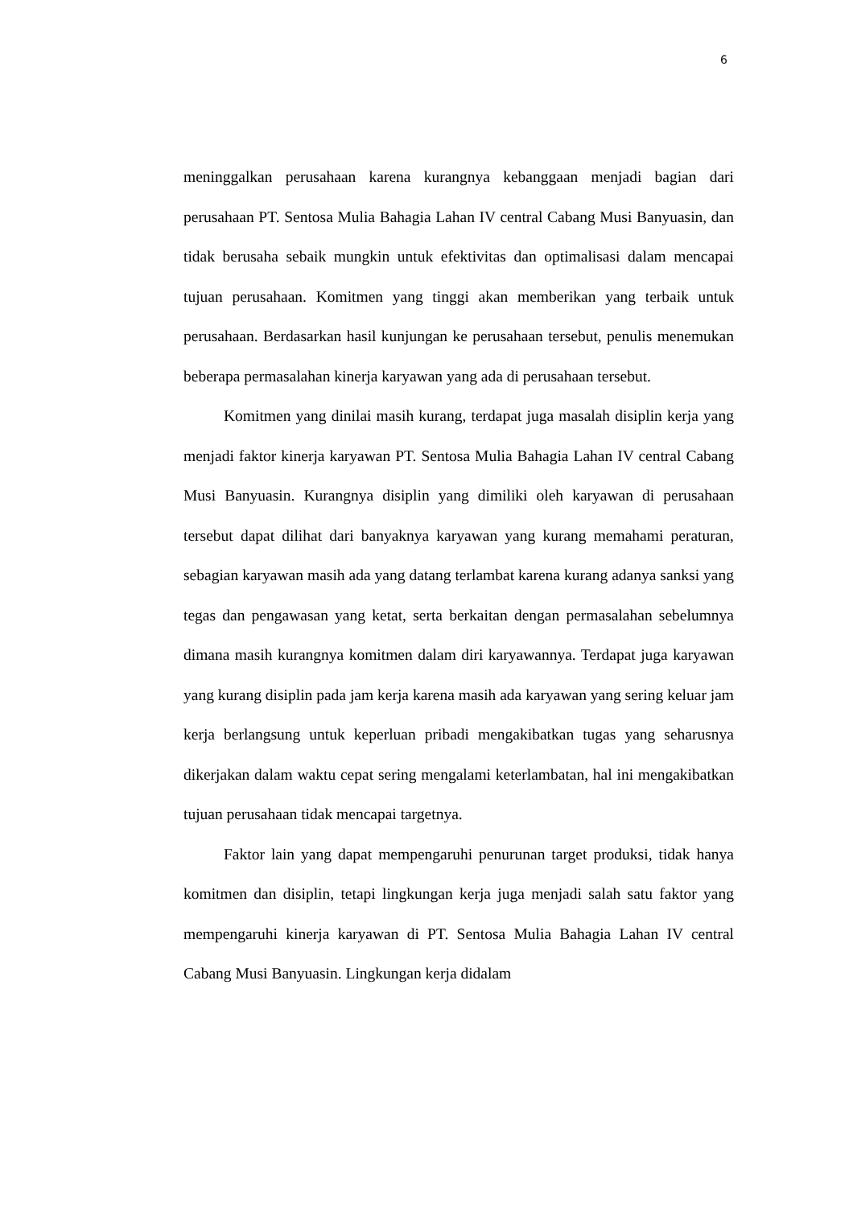6
meninggalkan perusahaan karena kurangnya kebanggaan menjadi bagian dari perusahaan PT. Sentosa Mulia Bahagia Lahan IV central Cabang Musi Banyuasin, dan tidak berusaha sebaik mungkin untuk efektivitas dan optimalisasi dalam mencapai tujuan perusahaan. Komitmen yang tinggi akan memberikan yang terbaik untuk perusahaan. Berdasarkan hasil kunjungan ke perusahaan tersebut, penulis menemukan beberapa permasalahan kinerja karyawan yang ada di perusahaan tersebut.
Komitmen yang dinilai masih kurang, terdapat juga masalah disiplin kerja yang menjadi faktor kinerja karyawan PT. Sentosa Mulia Bahagia Lahan IV central Cabang Musi Banyuasin. Kurangnya disiplin yang dimiliki oleh karyawan di perusahaan tersebut dapat dilihat dari banyaknya karyawan yang kurang memahami peraturan, sebagian karyawan masih ada yang datang terlambat karena kurang adanya sanksi yang tegas dan pengawasan yang ketat, serta berkaitan dengan permasalahan sebelumnya dimana masih kurangnya komitmen dalam diri karyawannya. Terdapat juga karyawan yang kurang disiplin pada jam kerja karena masih ada karyawan yang sering keluar jam kerja berlangsung untuk keperluan pribadi mengakibatkan tugas yang seharusnya dikerjakan dalam waktu cepat sering mengalami keterlambatan, hal ini mengakibatkan tujuan perusahaan tidak mencapai targetnya.
Faktor lain yang dapat mempengaruhi penurunan target produksi, tidak hanya komitmen dan disiplin, tetapi lingkungan kerja juga menjadi salah satu faktor yang mempengaruhi kinerja karyawan di PT. Sentosa Mulia Bahagia Lahan IV central Cabang Musi Banyuasin. Lingkungan kerja didalam